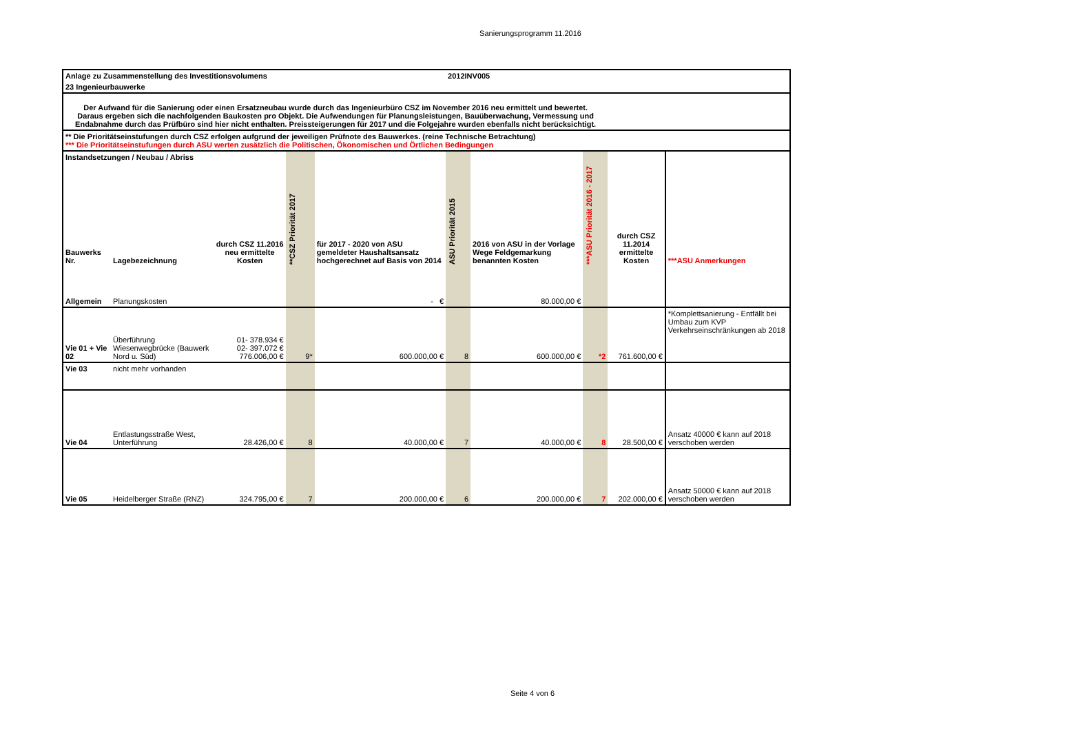Sanierungsprogramm 11.2016
| Anlage zu Zusammenstellung des Investitionsvolumens | | | | | 2012INV005 | | | | |
| 23 Ingenieurbauwerke | | | | | | | | | |
| Der Aufwand für die Sanierung oder einen Ersatzneubau wurde durch das Ingenieurbüro CSZ im November 2016 neu ermittelt und bewertet. Daraus ergeben sich die nachfolgenden Baukosten pro Objekt. Die Aufwendungen für Planungsleistungen, Bauüberwachung, Vermessung und Endabnahme durch das Prüfbüro sind hier nicht enthalten. Preissteigerungen für 2017 und die Folgejahre wurden ebenfalls nicht berücksichtigt. | | | | | | | | | |
| ** Die Prioritätseinstufungen durch CSZ erfolgen aufgrund der jeweiligen Prüfnote des Bauwerkes. (reine Technische Betrachtung) *** Die Prioritätseinstufungen durch ASU werten zusätzlich die Politischen, Ökonomischen und Örtlichen Bedingungen | | | | | | | | | |
| Instandsetzungen / Neubau / Abriss | | | | | | | | | |
| Bauwerks Nr. | Lagebezeichnung | durch CSZ 11.2016 neu ermittelte Kosten | **CSZ Priorität 2017 | für 2017 - 2020 von ASU gemeldeter Haushaltsansatz hochgerechnet auf Basis von 2014 | ASU Priorität 2015 | 2016 von ASU in der Vorlage Wege Feldgemarkung benannten Kosten | ***ASU Priorität 2016 - 2017 | durch CSZ 11.2014 ermittelte Kosten | ***ASU Anmerkungen |
| Allgemein | Planungskosten | | | - € | | 80.000,00 € | | | |
| Vie 01 + Vie 02 | Überführung Wiesenwegbrücke (Bauwerk Nord u. Süd) | 01- 378.934 € 02- 397.072 € 776.006,00 € | 9* | 600.000,00 € | 8 | 600.000,00 € | *2 | 761.600,00 € | *Komplettsanierung - Entfällt bei Umbau zum KVP Verkehrseinschränkungen ab 2018 |
| Vie 03 | nicht mehr vorhanden | | | | | | | | |
| Vie 04 | Entlastungsstraße West, Unterführung | 28.426,00 € | 8 | 40.000,00 € | 7 | 40.000,00 € | 8 | 28.500,00 € | Ansatz 40000 € kann auf 2018 verschoben werden |
| Vie 05 | Heidelberger Straße (RNZ) | 324.795,00 € | 7 | 200.000,00 € | 6 | 200.000,00 € | 7 | 202.000,00 € | Ansatz 50000 € kann auf 2018 verschoben werden |
Seite 4 von 6